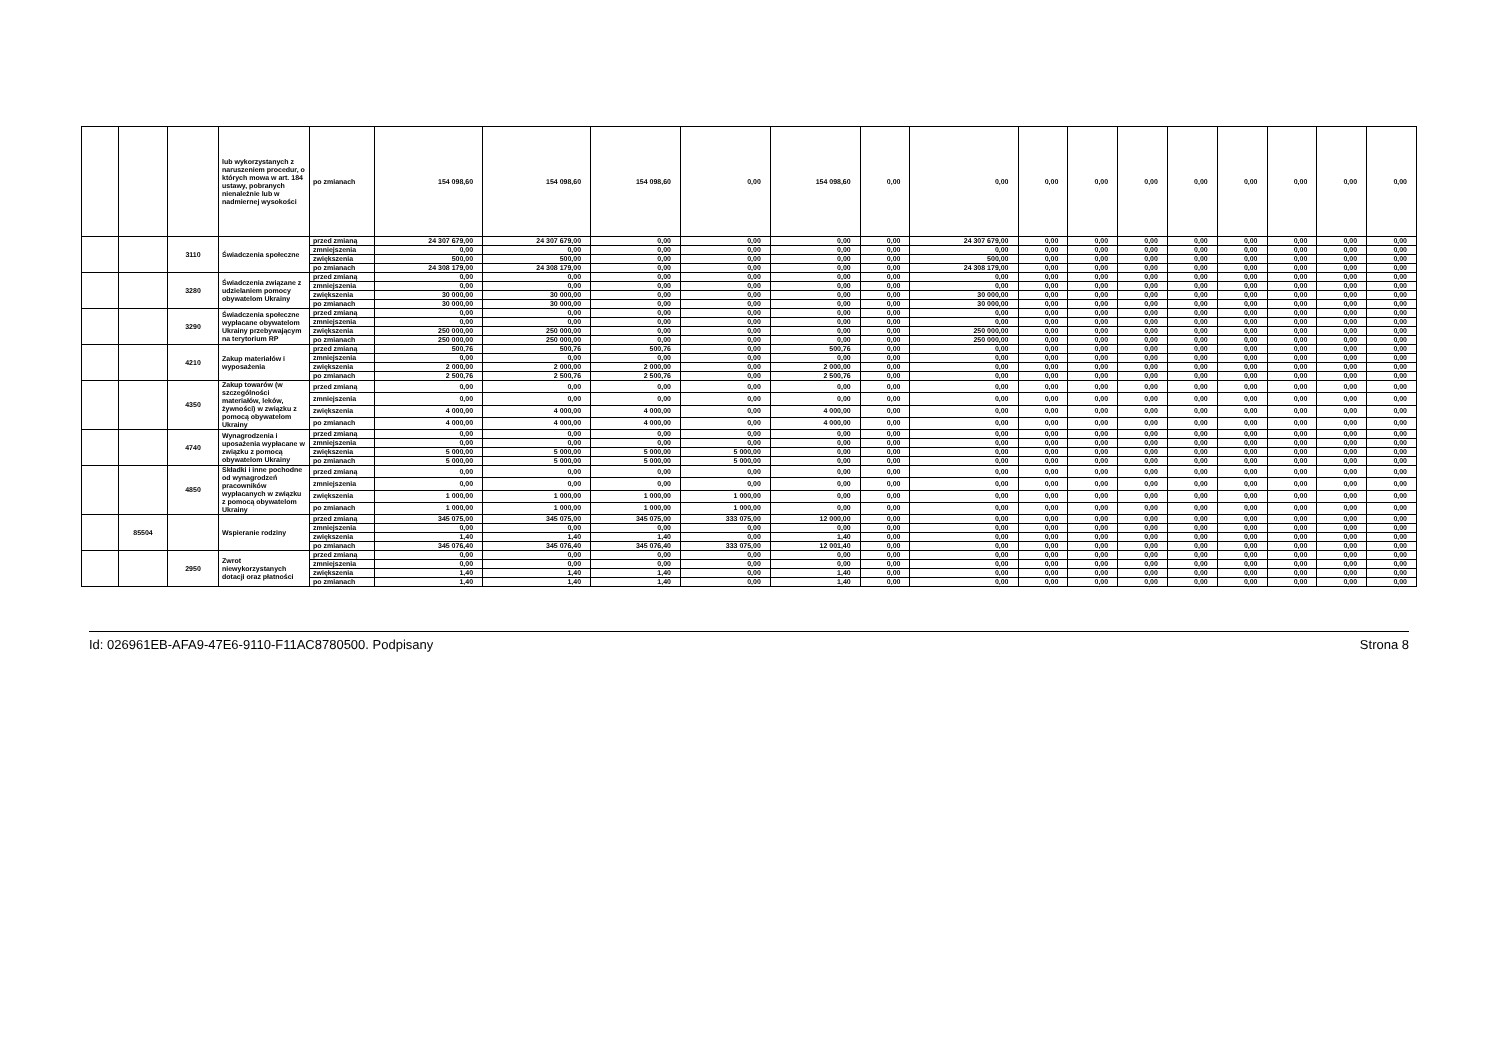| | | | lub wykorzystanych z naruszeniem procedur, o których mowa w art. 184 ustawy, pobranych nienależnie lub w nadmiernej wysokości | po zmianach | 154 098,60 | 154 098,60 | 154 098,60 | 0,00 | 154 098,60 | 0,00 | 0,00 | 0,00 | 0,00 | 0,00 | 0,00 | 0,00 | 0,00 | 0,00 | 0,00 |
| | | 3110 | Świadczenia społeczne | przed zmianą | 24 307 679,00 | 24 307 679,00 | 0,00 | 0,00 | 0,00 | 0,00 | 24 307 679,00 | 0,00 | 0,00 | 0,00 | 0,00 | 0,00 | 0,00 | 0,00 | 0,00 |
| | | | | zmniejszenia | 0,00 | 0,00 | 0,00 | 0,00 | 0,00 | 0,00 | 0,00 | 0,00 | 0,00 | 0,00 | 0,00 | 0,00 | 0,00 | 0,00 | 0,00 |
| | | | | zwiększenia | 500,00 | 500,00 | 0,00 | 0,00 | 0,00 | 0,00 | 500,00 | 0,00 | 0,00 | 0,00 | 0,00 | 0,00 | 0,00 | 0,00 | 0,00 |
| | | | | po zmianach | 24 308 179,00 | 24 308 179,00 | 0,00 | 0,00 | 0,00 | 0,00 | 24 308 179,00 | 0,00 | 0,00 | 0,00 | 0,00 | 0,00 | 0,00 | 0,00 | 0,00 |
| | | 3280 | Świadczenia związane z udzielaniem pomocy obywatelom Ukrainy | przed zmianą | 0,00 | 0,00 | 0,00 | 0,00 | 0,00 | 0,00 | 0,00 | 0,00 | 0,00 | 0,00 | 0,00 | 0,00 | 0,00 | 0,00 | 0,00 |
| | | | | zmniejszenia | 0,00 | 0,00 | 0,00 | 0,00 | 0,00 | 0,00 | 0,00 | 0,00 | 0,00 | 0,00 | 0,00 | 0,00 | 0,00 | 0,00 | 0,00 |
| | | | | zwiększenia | 30 000,00 | 30 000,00 | 0,00 | 0,00 | 0,00 | 0,00 | 30 000,00 | 0,00 | 0,00 | 0,00 | 0,00 | 0,00 | 0,00 | 0,00 | 0,00 |
| | | | | po zmianach | 30 000,00 | 30 000,00 | 0,00 | 0,00 | 0,00 | 0,00 | 30 000,00 | 0,00 | 0,00 | 0,00 | 0,00 | 0,00 | 0,00 | 0,00 | 0,00 |
| | | 3290 | Świadczenia społeczne wypłacane obywatelom Ukrainy przebywającym na terytorium RP | przed zmianą | 0,00 | 0,00 | 0,00 | 0,00 | 0,00 | 0,00 | 0,00 | 0,00 | 0,00 | 0,00 | 0,00 | 0,00 | 0,00 | 0,00 | 0,00 |
| | | | | zmniejszenia | 0,00 | 0,00 | 0,00 | 0,00 | 0,00 | 0,00 | 0,00 | 0,00 | 0,00 | 0,00 | 0,00 | 0,00 | 0,00 | 0,00 | 0,00 |
| | | | | zwiększenia | 250 000,00 | 250 000,00 | 0,00 | 0,00 | 0,00 | 0,00 | 250 000,00 | 0,00 | 0,00 | 0,00 | 0,00 | 0,00 | 0,00 | 0,00 | 0,00 |
| | | | | po zmianach | 250 000,00 | 250 000,00 | 0,00 | 0,00 | 0,00 | 0,00 | 250 000,00 | 0,00 | 0,00 | 0,00 | 0,00 | 0,00 | 0,00 | 0,00 | 0,00 |
| | | 4210 | Zakup materiałów i wyposażenia | przed zmianą | 500,76 | 500,76 | 500,76 | 0,00 | 500,76 | 0,00 | 0,00 | 0,00 | 0,00 | 0,00 | 0,00 | 0,00 | 0,00 | 0,00 | 0,00 |
| | | | | zmniejszenia | 0,00 | 0,00 | 0,00 | 0,00 | 0,00 | 0,00 | 0,00 | 0,00 | 0,00 | 0,00 | 0,00 | 0,00 | 0,00 | 0,00 | 0,00 |
| | | | | zwiększenia | 2 000,00 | 2 000,00 | 2 000,00 | 0,00 | 2 000,00 | 0,00 | 0,00 | 0,00 | 0,00 | 0,00 | 0,00 | 0,00 | 0,00 | 0,00 | 0,00 |
| | | | | po zmianach | 2 500,76 | 2 500,76 | 2 500,76 | 0,00 | 2 500,76 | 0,00 | 0,00 | 0,00 | 0,00 | 0,00 | 0,00 | 0,00 | 0,00 | 0,00 | 0,00 |
| | | 4350 | Zakup towarów (w szczególności materiałów, leków, żywności) w związku z pomocą obywatelom Ukrainy | przed zmianą | 0,00 | 0,00 | 0,00 | 0,00 | 0,00 | 0,00 | 0,00 | 0,00 | 0,00 | 0,00 | 0,00 | 0,00 | 0,00 | 0,00 | 0,00 |
| | | | | zmniejszenia | 0,00 | 0,00 | 0,00 | 0,00 | 0,00 | 0,00 | 0,00 | 0,00 | 0,00 | 0,00 | 0,00 | 0,00 | 0,00 | 0,00 | 0,00 |
| | | | | zwiększenia | 4 000,00 | 4 000,00 | 4 000,00 | 0,00 | 4 000,00 | 0,00 | 0,00 | 0,00 | 0,00 | 0,00 | 0,00 | 0,00 | 0,00 | 0,00 | 0,00 |
| | | | | po zmianach | 4 000,00 | 4 000,00 | 4 000,00 | 0,00 | 4 000,00 | 0,00 | 0,00 | 0,00 | 0,00 | 0,00 | 0,00 | 0,00 | 0,00 | 0,00 | 0,00 |
| | | 4740 | Wynagrodzenia i uposażenia wypłacane w związku z pomocą obywatelom Ukrainy | przed zmianą | 0,00 | 0,00 | 0,00 | 0,00 | 0,00 | 0,00 | 0,00 | 0,00 | 0,00 | 0,00 | 0,00 | 0,00 | 0,00 | 0,00 | 0,00 |
| | | | | zmniejszenia | 0,00 | 0,00 | 0,00 | 0,00 | 0,00 | 0,00 | 0,00 | 0,00 | 0,00 | 0,00 | 0,00 | 0,00 | 0,00 | 0,00 | 0,00 |
| | | | | zwiększenia | 5 000,00 | 5 000,00 | 5 000,00 | 5 000,00 | 0,00 | 0,00 | 0,00 | 0,00 | 0,00 | 0,00 | 0,00 | 0,00 | 0,00 | 0,00 | 0,00 |
| | | | | po zmianach | 5 000,00 | 5 000,00 | 5 000,00 | 5 000,00 | 0,00 | 0,00 | 0,00 | 0,00 | 0,00 | 0,00 | 0,00 | 0,00 | 0,00 | 0,00 | 0,00 |
| | | 4850 | Składki i inne pochodne od wynagrodzeń pracowników wypłacanych w związku z pomocą obywatelom Ukrainy | przed zmianą | 0,00 | 0,00 | 0,00 | 0,00 | 0,00 | 0,00 | 0,00 | 0,00 | 0,00 | 0,00 | 0,00 | 0,00 | 0,00 | 0,00 | 0,00 |
| | | | | zmniejszenia | 0,00 | 0,00 | 0,00 | 0,00 | 0,00 | 0,00 | 0,00 | 0,00 | 0,00 | 0,00 | 0,00 | 0,00 | 0,00 | 0,00 | 0,00 |
| | | | | zwiększenia | 1 000,00 | 1 000,00 | 1 000,00 | 1 000,00 | 0,00 | 0,00 | 0,00 | 0,00 | 0,00 | 0,00 | 0,00 | 0,00 | 0,00 | 0,00 | 0,00 |
| | | | | po zmianach | 1 000,00 | 1 000,00 | 1 000,00 | 1 000,00 | 0,00 | 0,00 | 0,00 | 0,00 | 0,00 | 0,00 | 0,00 | 0,00 | 0,00 | 0,00 | 0,00 |
| | 85504 | | Wspieranie rodziny | przed zmianą | 345 075,00 | 345 075,00 | 345 075,00 | 333 075,00 | 12 000,00 | 0,00 | 0,00 | 0,00 | 0,00 | 0,00 | 0,00 | 0,00 | 0,00 | 0,00 | 0,00 |
| | | | | zmniejszenia | 0,00 | 0,00 | 0,00 | 0,00 | 0,00 | 0,00 | 0,00 | 0,00 | 0,00 | 0,00 | 0,00 | 0,00 | 0,00 | 0,00 | 0,00 |
| | | | | zwiększenia | 1,40 | 1,40 | 1,40 | 0,00 | 1,40 | 0,00 | 0,00 | 0,00 | 0,00 | 0,00 | 0,00 | 0,00 | 0,00 | 0,00 | 0,00 |
| | | | | po zmianach | 345 076,40 | 345 076,40 | 345 076,40 | 333 075,00 | 12 001,40 | 0,00 | 0,00 | 0,00 | 0,00 | 0,00 | 0,00 | 0,00 | 0,00 | 0,00 | 0,00 |
| | | 2950 | Zwrot niewykorzystanych dotacji oraz płatności | przed zmianą | 0,00 | 0,00 | 0,00 | 0,00 | 0,00 | 0,00 | 0,00 | 0,00 | 0,00 | 0,00 | 0,00 | 0,00 | 0,00 | 0,00 | 0,00 |
| | | | | zmniejszenia | 0,00 | 0,00 | 0,00 | 0,00 | 0,00 | 0,00 | 0,00 | 0,00 | 0,00 | 0,00 | 0,00 | 0,00 | 0,00 | 0,00 | 0,00 |
| | | | | zwiększenia | 1,40 | 1,40 | 1,40 | 0,00 | 1,40 | 0,00 | 0,00 | 0,00 | 0,00 | 0,00 | 0,00 | 0,00 | 0,00 | 0,00 | 0,00 |
| | | | | po zmianach | 1,40 | 1,40 | 1,40 | 0,00 | 1,40 | 0,00 | 0,00 | 0,00 | 0,00 | 0,00 | 0,00 | 0,00 | 0,00 | 0,00 | 0,00 |
Id: 026961EB-AFA9-47E6-9110-F11AC8780500. Podpisany Strona 8